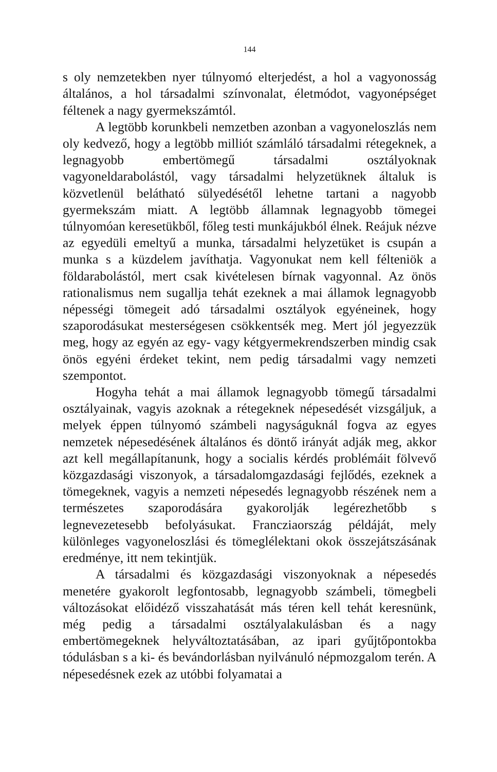144
s oly nemzetekben nyer túlnyomó elterjedést, a hol a vagyonosság általános, a hol társadalmi színvonalat, életmódot, vagyonépséget féltenek a nagy gyermekszámtól.
A legtöbb korunkbeli nemzetben azonban a vagyoneloszlás nem oly kedvező, hogy a legtöbb milliót számláló társadalmi rétegeknek, a legnagyobb embertömegű társadalmi osztályoknak vagyoneldarabolástól, vagy társadalmi helyzetüknek általuk is közvetlenül belátható sülyedésétől lehetne tartani a nagyobb gyermekszám miatt. A legtöbb államnak legnagyobb tömegei túlnyomóan keresetükből, főleg testi munkájukból élnek. Reájuk nézve az egyedüli emeltyű a munka, társadalmi helyzetüket is csupán a munka s a küzdelem javíthatja. Vagyonukat nem kell félteniök a földarabolástól, mert csak kivételesen bírnak vagyonnal. Az önös rationalismus nem sugallja tehát ezeknek a mai államok legnagyobb népességi tömegeit adó társadalmi osztályok egyéneinek, hogy szaporodásukat mesterségesen csökkentsék meg. Mert jól jegyezzük meg, hogy az egyén az egy- vagy kétgyermekrendszerben mindig csak önös egyéni érdeket tekint, nem pedig társadalmi vagy nemzeti szempontot.
Hogyha tehát a mai államok legnagyobb tömegű társadalmi osztályainak, vagyis azoknak a rétegeknek népesedését vizsgáljuk, a melyek éppen túlnyomó számbeli nagyságuknál fogva az egyes nemzetek népesedésének általános és döntő irányát adják meg, akkor azt kell megállapítanunk, hogy a socialis kérdés problémáit fölvevő közgazdasági viszonyok, a társadalomgazdasági fejlődés, ezeknek a tömegeknek, vagyis a nemzeti népesedés legnagyobb részének nem a természetes szaporodására gyakorolják legérezhetőbb s legnevezetesebb befolyásukat. Francziaország példáját, mely különleges vagyoneloszlási és tömeglélektani okok összejátszásának eredménye, itt nem tekintjük.
A társadalmi és közgazdasági viszonyoknak a népesedés menetére gyakorolt legfontosabb, legnagyobb számbeli, tömegbeli változásokat előidéző visszahatását más téren kell tehát keresnünk, még pedig a társadalmi osztályalakulásban és a nagy embertömegeknek helyváltoztatásában, az ipari gyűjtőpontokba tódulásban s a ki- és bevándorlásban nyilvánuló népmozgalom terén. A népesedésnek ezek az utóbbi folyamatai a